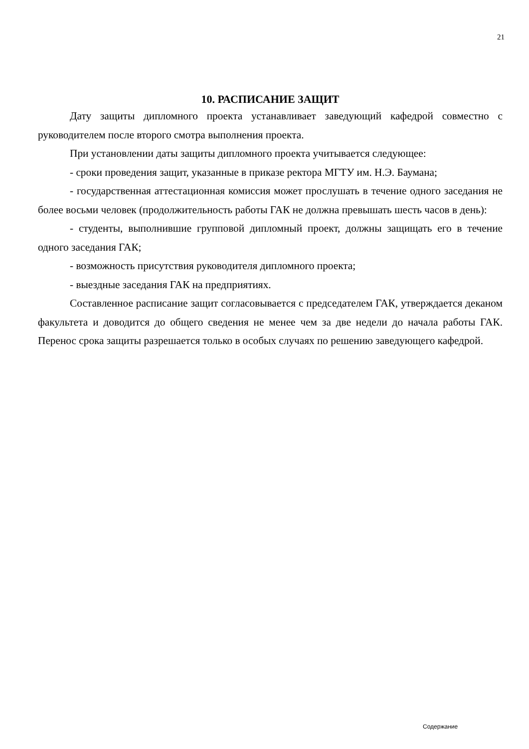21
10. РАСПИСАНИЕ ЗАЩИТ
Дату защиты дипломного проекта устанавливает заведующий кафедрой совместно с руководителем после второго смотра выполнения проекта.
При установлении даты защиты дипломного проекта учитывается следующее:
- сроки проведения защит, указанные в приказе ректора МГТУ им. Н.Э. Баумана;
- государственная аттестационная комиссия может прослушать в течение одного заседания не более восьми человек (продолжительность работы ГАК не должна превышать шесть часов в день):
- студенты, выполнившие групповой дипломный проект, должны защищать его в течение одного заседания ГАК;
- возможность присутствия руководителя дипломного проекта;
- выездные заседания ГАК на предприятиях.
Составленное расписание защит согласовывается с председателем ГАК, утверждается деканом факультета и доводится до общего сведения не менее чем за две недели до начала работы ГАК. Перенос срока защиты разрешается только в особых случаях по решению заведующего кафедрой.
Содержание